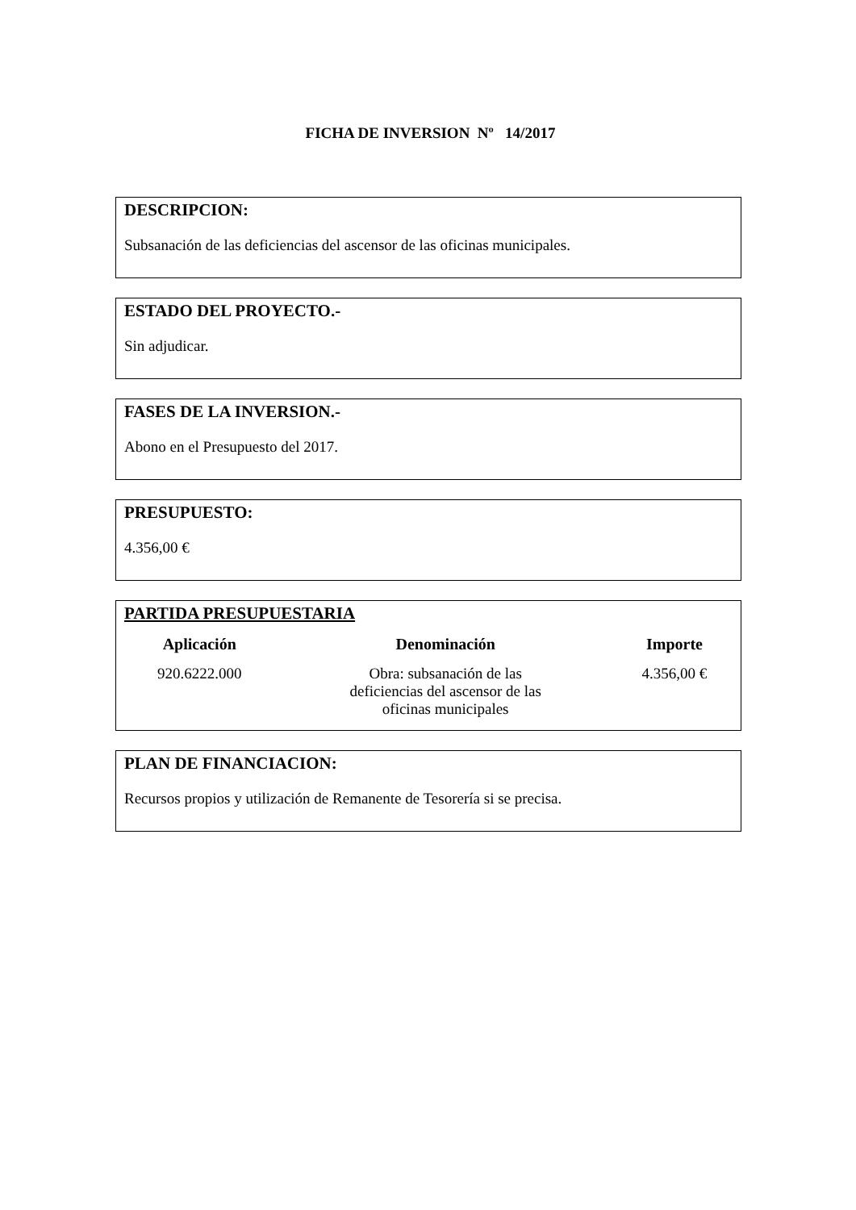FICHA DE INVERSION Nº 14/2017
DESCRIPCION:
Subsanación de las deficiencias del ascensor de las oficinas municipales.
ESTADO DEL PROYECTO.-
Sin adjudicar.
FASES DE LA INVERSION.-
Abono en el Presupuesto del 2017.
PRESUPUESTO:
4.356,00 €
PARTIDA PRESUPUESTARIA
| Aplicación | Denominación | Importe |
| --- | --- | --- |
| 920.6222.000 | Obra: subsanación de las deficiencias del ascensor de las oficinas municipales | 4.356,00 € |
PLAN DE FINANCIACION:
Recursos propios y utilización de Remanente de Tesorería si se precisa.